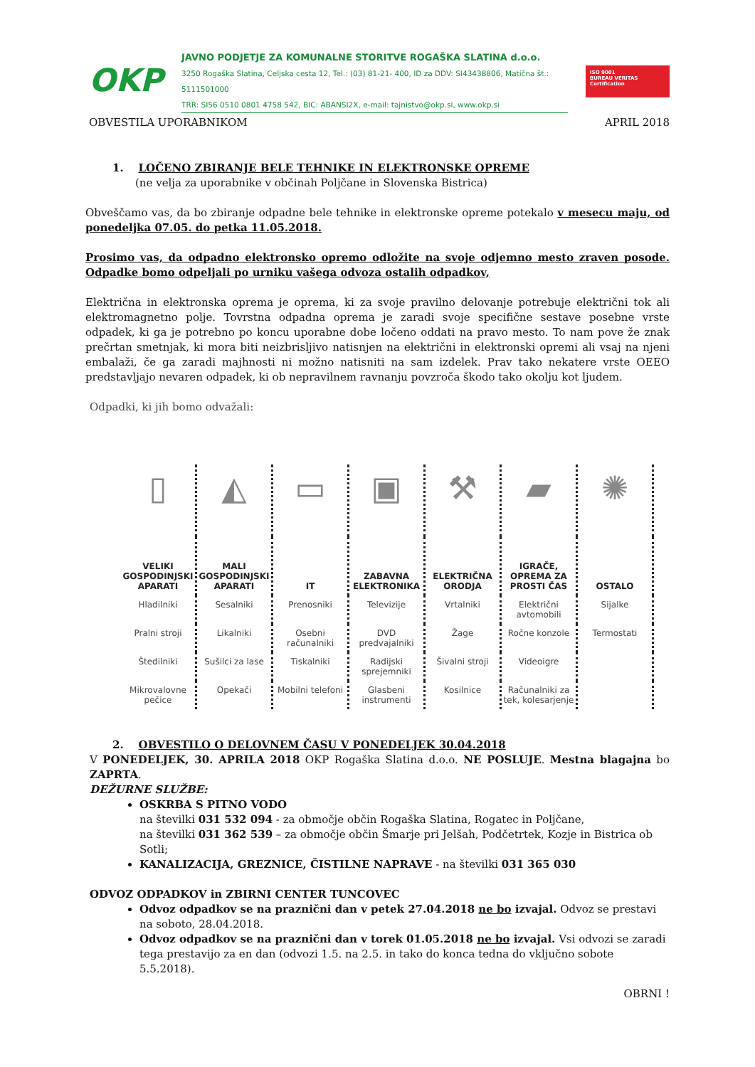OKP
JAVNO PODJETJE ZA KOMUNALNE STORITVE ROGAŠKA SLATINA d.o.o.
3250 Rogaška Slatina, Celjska cesta 12, Tel.: (03) 81-21- 400, ID za DDV: SI43438806, Matična št.: 5111501000
TRR: SI56 0510 0801 4758 542, BIC: ABANSI2X, e-mail: tajnistvo@okp.si, www.okp.si
ISO 9001
BUREAU VERITAS
Certification
OBVESTILA UPORABNIKOM APRIL 2018
1. LOČENO ZBIRANJE BELE TEHNIKE IN ELEKTRONSKE OPREME
(ne velja za uporabnike v občinah Poljčane in Slovenska Bistrica)
Obveščamo vas, da bo zbiranje odpadne bele tehnike in elektronske opreme potekalo v mesecu maju, od ponedeljka 07.05. do petka 11.05.2018.
Prosimo vas, da odpadno elektronsko opremo odložite na svoje odjemno mesto zraven posode. Odpadke bomo odpeljali po urniku vašega odvoza ostalih odpadkov,
Električna in elektronska oprema je oprema, ki za svoje pravilno delovanje potrebuje električni tok ali elektromagnetno polje. Tovrstna odpadna oprema je zaradi svoje specifične sestave posebne vrste odpadek, ki ga je potrebno po koncu uporabne dobe ločeno oddati na pravo mesto. To nam pove že znak prečrtan smetnjak, ki mora biti neizbrisljivo natisnjen na električni in elektronski opremi ali vsaj na njeni embalaži, če ga zaradi majhnosti ni možno natisniti na sam izdelek. Prav tako nekatere vrste OEEO predstavljajo nevaren odpadek, ki ob nepravilnem ravnanju povzroča škodo tako okolju kot ljudem.
Odpadki, ki jih bomo odvažali:
| ▯ | ◭ | ▭ | ▣ | ⚒ | ▰ | ✺ |
| VELIKI GOSPODINJSKI APARATI | MALI GOSPODINJSKI APARATI | IT | ZABAVNA ELEKTRONIKA | ELEKTRIČNA ORODJA | IGRAČE, OPREMA ZA PROSTI ČAS | OSTALO |
| Hladilniki | Sesalniki | Prenosniki | Televizije | Vrtalniki | Električni avtomobili | Sijalke |
| Pralni stroji | Likalniki | Osebni računalniki | DVD predvajalniki | Žage | Ročne konzole | Termostati |
| Štedilniki | Sušilci za lase | Tiskalniki | Radijski sprejemniki | Šivalni stroji | Videoigre | |
| Mikrovalovne pečice | Opekači | Mobilni telefoni | Glasbeni instrumenti | Kosilnice | Računalniki za tek, kolesarjenje | |
2. OBVESTILO O DELOVNEM ČASU V PONEDELJEK 30.04.2018
V PONEDELJEK, 30. APRILA 2018 OKP Rogaška Slatina d.o.o. NE POSLUJE. Mestna blagajna bo ZAPRTA.
DEŽURNE SLUŽBE:
OSKRBA S PITNO VODO
na številki 031 532 094 - za območje občin Rogaška Slatina, Rogatec in Poljčane,
na številki 031 362 539 – za območje občin Šmarje pri Jelšah, Podčetrtek, Kozje in Bistrica ob Sotli;
KANALIZACIJA, GREZNICE, ČISTILNE NAPRAVE - na številki 031 365 030
ODVOZ ODPADKOV in ZBIRNI CENTER TUNCOVEC
Odvoz odpadkov se na praznični dan v petek 27.04.2018 ne bo izvajal. Odvoz se prestavi na soboto, 28.04.2018.
Odvoz odpadkov se na praznični dan v torek 01.05.2018 ne bo izvajal. Vsi odvozi se zaradi tega prestavijo za en dan (odvozi 1.5. na 2.5. in tako do konca tedna do vključno sobote 5.5.2018).
OBRNI !